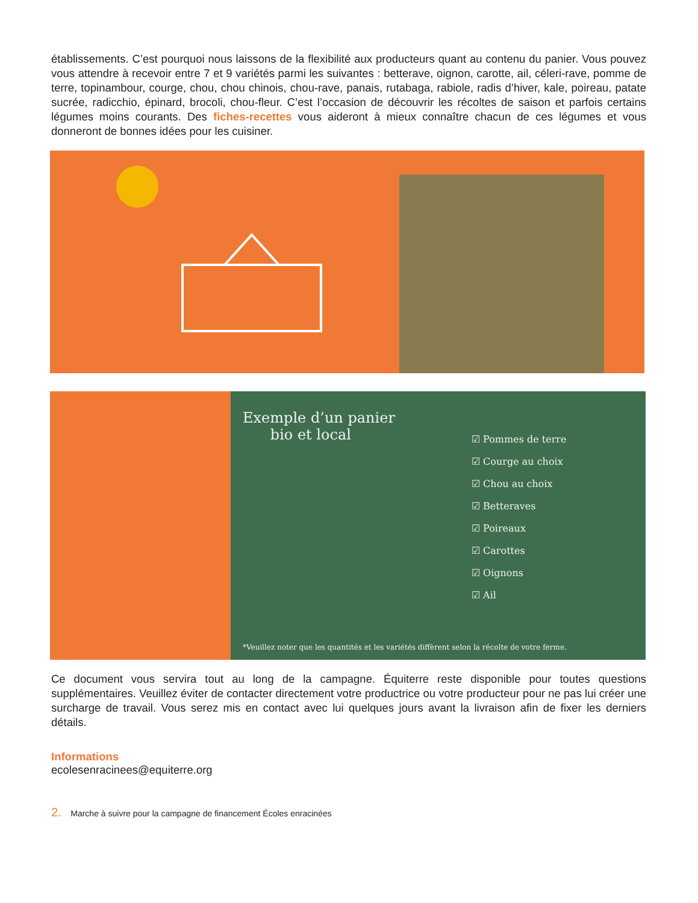établissements. C’est pourquoi nous laissons de la flexibilité aux producteurs quant au contenu du panier. Vous pouvez vous attendre à recevoir entre 7 et 9 variétés parmi les suivantes : betterave, oignon, carotte, ail, céleri-rave, pomme de terre, topinambour, courge, chou, chou chinois, chou-rave, panais, rutabaga, rabiole, radis d’hiver, kale, poireau, patate sucrée, radicchio, épinard, brocoli, chou-fleur. C’est l’occasion de découvrir les récoltes de saison et parfois certains légumes moins courants. Des fiches-recettes vous aideront à mieux connaître chacun de ces légumes et vous donneront de bonnes idées pour les cuisiner.
Exemple d’un panier
bio et local
☑ Pommes de terre
☑ Courge au choix
☑ Chou au choix
☑ Betteraves
☑ Poireaux
☑ Carottes
☑ Oignons
☑ Ail
*Veuillez noter que les quantités et les variétés diffèrent selon la récolte de votre ferme.
Ce document vous servira tout au long de la campagne. Équiterre reste disponible pour toutes questions supplémentaires. Veuillez éviter de contacter directement votre productrice ou votre producteur pour ne pas lui créer une surcharge de travail. Vous serez mis en contact avec lui quelques jours avant la livraison afin de fixer les derniers détails.
Informations
ecolesenracinees@equiterre.org
2. Marche à suivre pour la campagne de financement Écoles enracinées